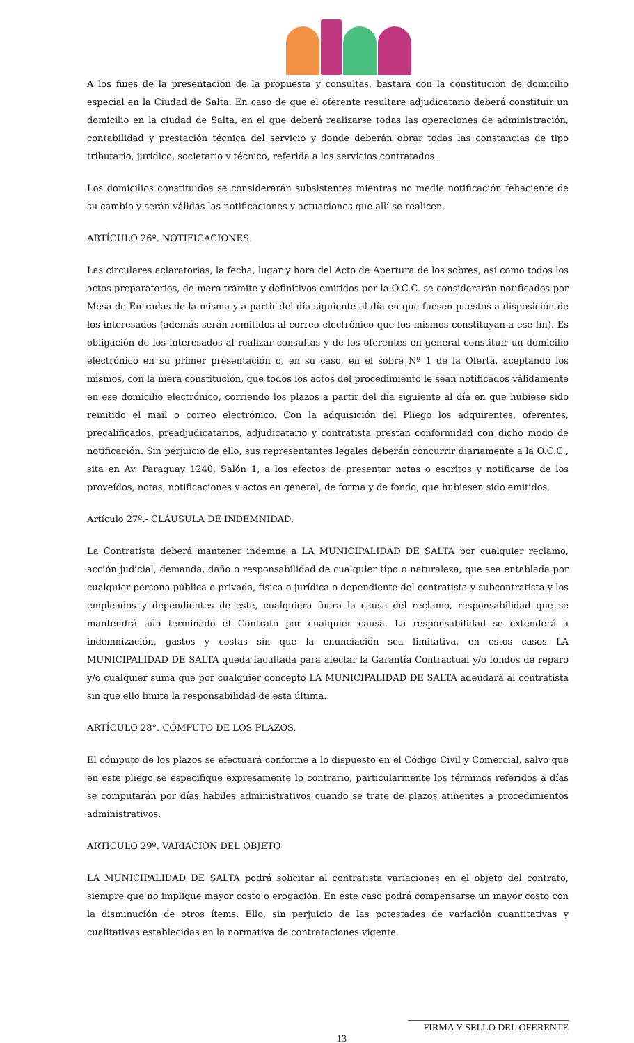A los fines de la presentación de la propuesta y consultas, bastará con la constitución de domicilio especial en la Ciudad de Salta. En caso de que el oferente resultare adjudicatario deberá constituir un domicilio en la ciudad de Salta, en el que deberá realizarse todas las operaciones de administración, contabilidad y prestación técnica del servicio y donde deberán obrar todas las constancias de tipo tributario, jurídico, societario y técnico, referida a los servicios contratados.
Los domicilios constituidos se considerarán subsistentes mientras no medie notificación fehaciente de su cambio y serán válidas las notificaciones y actuaciones que allí se realicen.
ARTÍCULO 26º. NOTIFICACIONES.
Las circulares aclaratorias, la fecha, lugar y hora del Acto de Apertura de los sobres, así como todos los actos preparatorios, de mero trámite y definitivos emitidos por la O.C.C. se considerarán notificados por Mesa de Entradas de la misma y a partir del día siguiente al día en que fuesen puestos a disposición de los interesados (además serán remitidos al correo electrónico que los mismos constituyan a ese fin). Es obligación de los interesados al realizar consultas y de los oferentes en general constituir un domicilio electrónico en su primer presentación o, en su caso, en el sobre Nº 1 de la Oferta, aceptando los mismos, con la mera constitución, que todos los actos del procedimiento le sean notificados válidamente en ese domicilio electrónico, corriendo los plazos a partir del día siguiente al día en que hubiese sido remitido el mail o correo electrónico. Con la adquisición del Pliego los adquirentes, oferentes, precalificados, preadjudicatarios, adjudicatario y contratista prestan conformidad con dicho modo de notificación. Sin perjuicio de ello, sus representantes legales deberán concurrir diariamente a la O.C.C., sita en Av. Paraguay 1240, Salón 1, a los efectos de presentar notas o escritos y notificarse de los proveídos, notas, notificaciones y actos en general, de forma y de fondo, que hubiesen sido emitidos.
Artículo 27º.- CLÁUSULA DE INDEMNIDAD.
La Contratista deberá mantener indemne a LA MUNICIPALIDAD DE SALTA por cualquier reclamo, acción judicial, demanda, daño o responsabilidad de cualquier tipo o naturaleza, que sea entablada por cualquier persona pública o privada, física o jurídica o dependiente del contratista y subcontratista y los empleados y dependientes de este, cualquiera fuera la causa del reclamo, responsabilidad que se mantendrá aún terminado el Contrato por cualquier causa. La responsabilidad se extenderá a indemnización, gastos y costas sin que la enunciación sea limitativa, en estos casos LA MUNICIPALIDAD DE SALTA queda facultada para afectar la Garantía Contractual y/o fondos de reparo y/o cualquier suma que por cualquier concepto LA MUNICIPALIDAD DE SALTA adeudará al contratista sin que ello limite la responsabilidad de esta última.
ARTÍCULO 28°. CÓMPUTO DE LOS PLAZOS.
El cómputo de los plazos se efectuará conforme a lo dispuesto en el Código Civil y Comercial, salvo que en este pliego se especifique expresamente lo contrario, particularmente los términos referidos a días se computarán por días hábiles administrativos cuando se trate de plazos atinentes a procedimientos administrativos.
ARTÍCULO 29º. VARIACIÓN DEL OBJETO
LA MUNICIPALIDAD DE SALTA podrá solicitar al contratista variaciones en el objeto del contrato, siempre que no implique mayor costo o erogación. En este caso podrá compensarse un mayor costo con la disminución de otros ítems. Ello, sin perjuicio de las potestades de variación cuantitativas y cualitativas establecidas en la normativa de contrataciones vigente.
_________________________________
FIRMA Y SELLO DEL OFERENTE
13